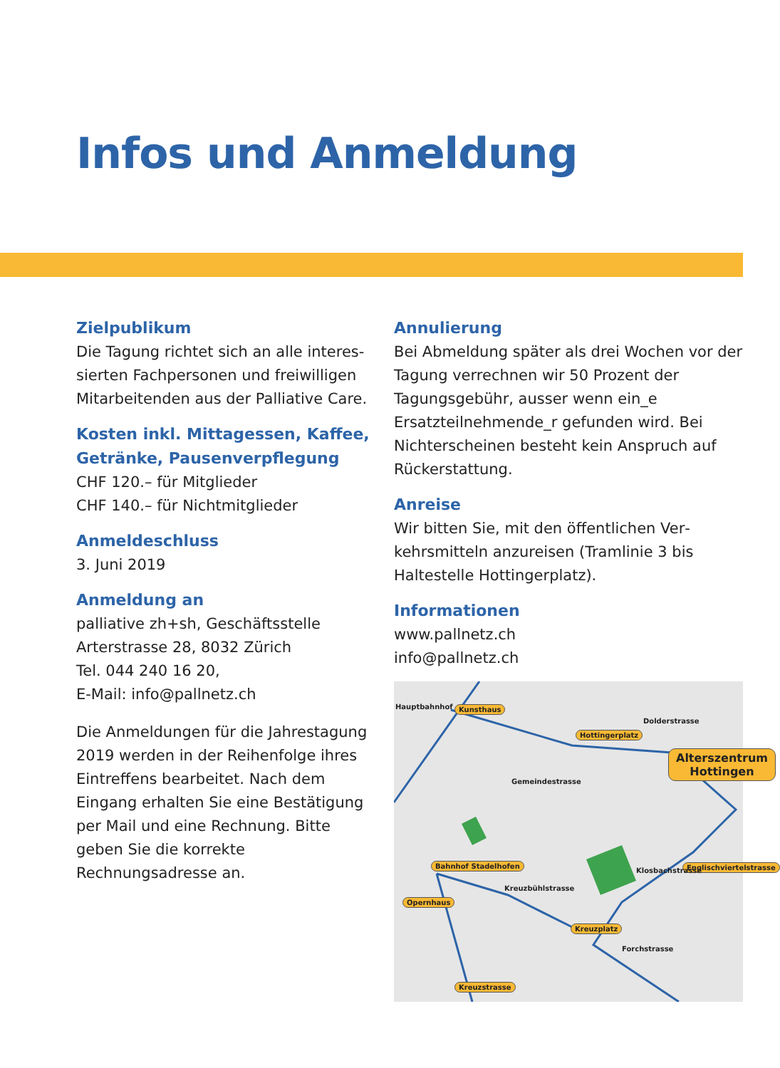Infos und Anmeldung
Zielpublikum
Die Tagung richtet sich an alle interes­sierten Fachpersonen und freiwilligen Mitarbeitenden aus der Palliative Care.
Kosten inkl. Mittagessen, Kaffee, Getränke, Pausenverpflegung
CHF 120.– für Mitglieder
CHF 140.– für Nichtmitglieder
Anmeldeschluss
3. Juni 2019
Anmeldung an
palliative zh+sh, Geschäftsstelle
Arterstrasse 28, 8032 Zürich
Tel. 044 240 16 20,
E-Mail: info@pallnetz.ch
Die Anmeldungen für die Jahrestagung 2019 werden in der Reihenfolge ihres Eintreffens bearbeitet. Nach dem Eingang erhalten Sie eine Bestätigung per Mail und eine Rechnung. Bitte geben Sie die korrekte Rechnungsadresse an.
Annulierung
Bei Abmeldung später als drei Wochen vor der Tagung verrechnen wir 50 Prozent der Tagungsgebühr, ausser wenn ein_e Ersatzteilnehmende_r gefunden wird. Bei Nichterscheinen besteht kein Anspruch auf Rückerstattung.
Anreise
Wir bitten Sie, mit den öffentlichen Ver­kehrsmitteln anzureisen (Tramlinie 3 bis Haltestelle Hottingerplatz).
Informationen
www.pallnetz.ch
info@pallnetz.ch
Hauptbahnhof Kunsthaus
Hottingerplatz
Alterszentrum
Hottingen
Bahnhof Stadelhofen Englischviertelstrasse
Opernhaus
Kreuzplatz
Kreuzstrasse
Dolderstrasse
Gemeindestrasse
Kreuzbühlstrasse
Forchstrasse
Klosbachstrasse